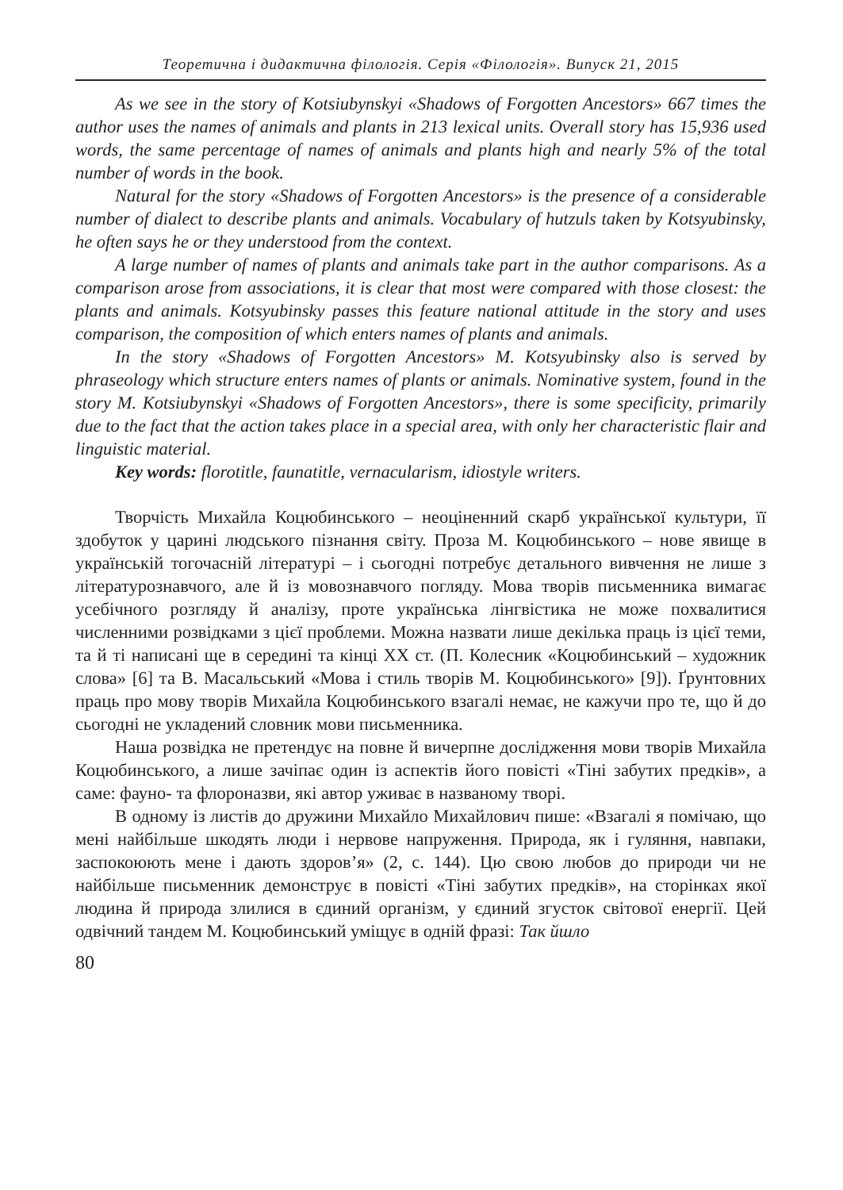Теоретична і дидактична філологія. Серія «Філологія». Випуск 21, 2015
As we see in the story of Kotsiubynskyi «Shadows of Forgotten Ancestors» 667 times the author uses the names of animals and plants in 213 lexical units. Overall story has 15,936 used words, the same percentage of names of animals and plants high and nearly 5% of the total number of words in the book.
Natural for the story «Shadows of Forgotten Ancestors» is the presence of a considerable number of dialect to describe plants and animals. Vocabulary of hutzuls taken by Kotsyubinsky, he often says he or they understood from the context.
A large number of names of plants and animals take part in the author comparisons. As a comparison arose from associations, it is clear that most were compared with those closest: the plants and animals. Kotsyubinsky passes this feature national attitude in the story and uses comparison, the composition of which enters names of plants and animals.
In the story «Shadows of Forgotten Ancestors» M. Kotsyubinsky also is served by phraseology which structure enters names of plants or animals. Nominative system, found in the story M. Kotsiubynskyi «Shadows of Forgotten Ancestors», there is some specificity, primarily due to the fact that the action takes place in a special area, with only her characteristic flair and linguistic material.
Key words: florotitle, faunatitle, vernacularism, idiostyle writers.
Творчість Михайла Коцюбинського – неоціненний скарб української культури, її здобуток у царині людського пізнання світу. Проза М. Коцюбинського – нове явище в українській тогочасній літературі – і сьогодні потребує детального вивчення не лише з літературознавчого, але й із мовознавчого погляду. Мова творів письменника вимагає усебічного розгляду й аналізу, проте українська лінгвістика не може похвалитися численними розвідками з цієї проблеми. Можна назвати лише декілька праць із цієї теми, та й ті написані ще в середині та кінці ХХ ст. (П. Колесник «Коцюбинський – художник слова» [6] та В. Масальський «Мова і стиль творів М. Коцюбинського» [9]). Ґрунтовних праць про мову творів Михайла Коцюбинського взагалі немає, не кажучи про те, що й до сьогодні не укладений словник мови письменника.
Наша розвідка не претендує на повне й вичерпне дослідження мови творів Михайла Коцюбинського, а лише зачіпає один із аспектів його повісті «Тіні забутих предків», а саме: фауно- та флороназви, які автор уживає в названому творі.
В одному із листів до дружини Михайло Михайлович пише: «Взагалі я помічаю, що мені найбільше шкодять люди і нервове напруження. Природа, як і гуляння, навпаки, заспокоюють мене і дають здоров’я» (2, с. 144). Цю свою любов до природи чи не найбільше письменник демонструє в повісті «Тіні забутих предків», на сторінках якої людина й природа злилися в єдиний організм, у єдиний згусток світової енергії. Цей одвічний тандем М. Коцюбинський уміщує в одній фразі: Так йшло
80